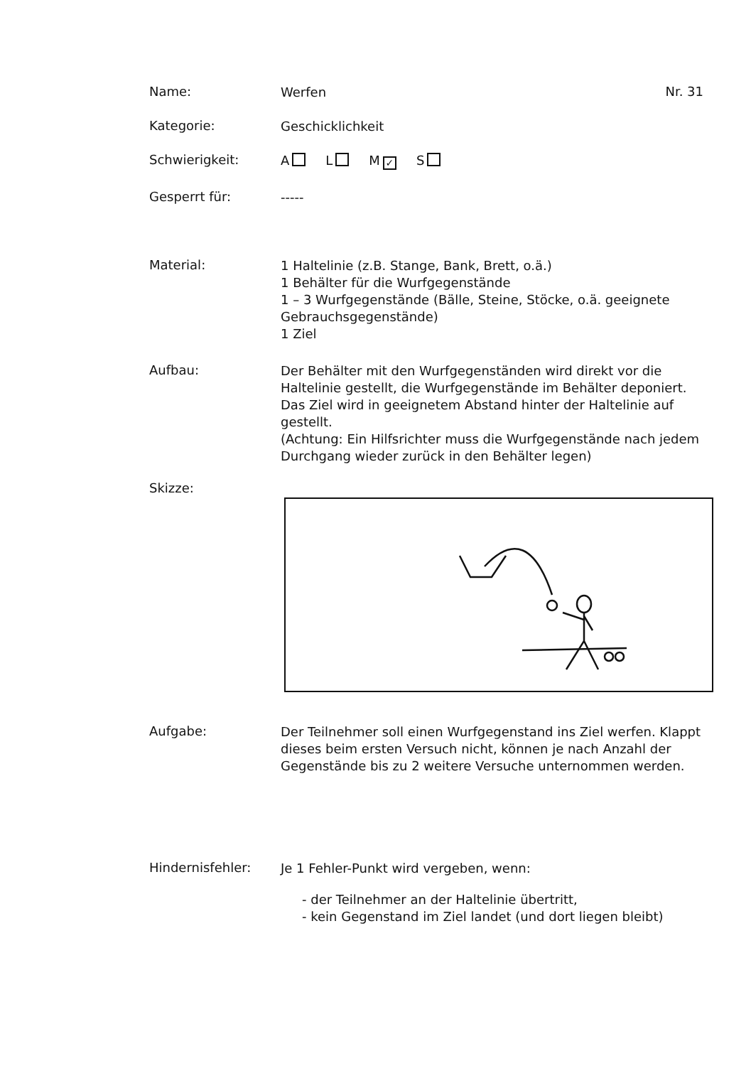Name:
Werfen
Nr. 31
Kategorie:
Geschicklichkeit
Schwierigkeit:
A L M ✓ S
Gesperrt für:
-----
Material:
1 Haltelinie (z.B. Stange, Bank, Brett, o.ä.)
1 Behälter für die Wurfgegenstände
1 – 3 Wurfgegenstände (Bälle, Steine, Stöcke, o.ä. geeignete Gebrauchsgegenstände)
1 Ziel
Aufbau:
Der Behälter mit den Wurfgegenständen wird direkt vor die Haltelinie gestellt, die Wurfgegenstände im Behälter deponiert. Das Ziel wird in geeignetem Abstand hinter der Haltelinie auf gestellt.
(Achtung: Ein Hilfsrichter muss die Wurfgegenstände nach jedem Durchgang wieder zurück in den Behälter legen)
Skizze:
Aufgabe:
Der Teilnehmer soll einen Wurfgegenstand ins Ziel werfen. Klappt dieses beim ersten Versuch nicht, können je nach Anzahl der Gegenstände bis zu 2 weitere Versuche unternommen werden.
Hindernisfehler:
Je 1 Fehler-Punkt wird vergeben, wenn:
- der Teilnehmer an der Haltelinie übertritt,
- kein Gegenstand im Ziel landet (und dort liegen bleibt)